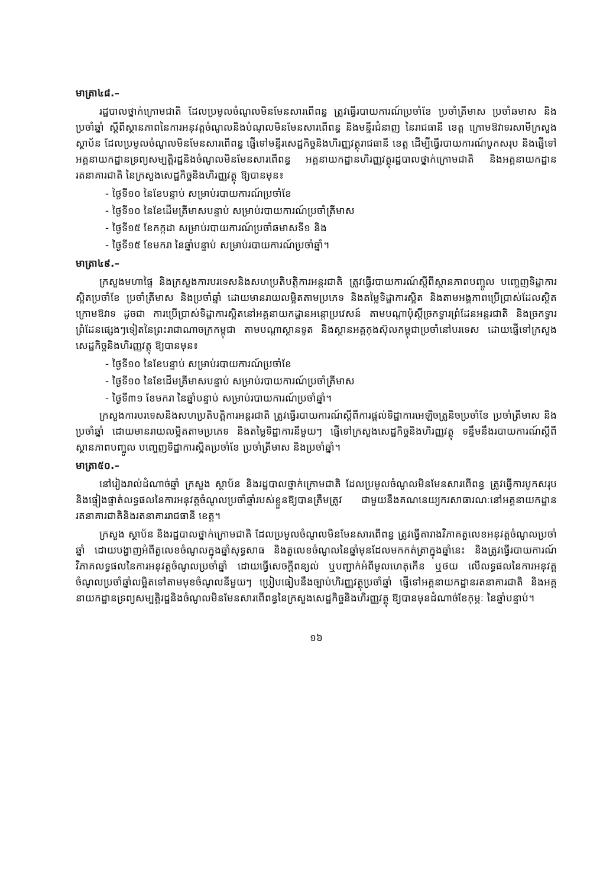មាត្រា៤៨.–
រដ្ឋបាលថ្នាក់ក្រោមជាតិ ដែលប្រមូលចំណូលមិនមែនសារពើពន្ធ ត្រូវធ្វើរបាយការណ៍ប្រចាំខែ ប្រចាំត្រីមាស ប្រចាំឆមាស និងប្រចាំឆ្នាំ ស្ដីពីស្ថានភាពនៃការអនុវត្តចំណូលនិងបំណុលមិនមែនសារពើពន្ធ និងមន្ទីរជំនាញ នៃរាជធានី ខេត្ត ក្រោមឱវាទរសាមីក្រសួង ស្ថាប័ន ដែលប្រមូលចំណូលមិនមែនសារពើពន្ធ ផ្ញើទៅមន្ទីរសេដ្ឋកិច្ចនិងហិរញ្ញវត្ថុរាជធានី ខេត្ត ដើម្បីធ្វើរបាយការណ៍បូកសរុប និងផ្ញើទៅអគ្គនាយកដ្ឋានទ្រព្យសម្បត្តិរដ្ឋនិងចំណូលមិនមែនសារពើពន្ធ អគ្គនាយកដ្ឋានហិរញ្ញវត្ថុរដ្ឋបាលថ្នាក់ក្រោមជាតិ និងអគ្គនាយកដ្ឋានរតនាគារជាតិ នៃក្រសួងសេដ្ឋកិច្ចនិងហិរញ្ញវត្ថុ ឱ្យបានមុន៖
- ថ្ងៃទី១០ នៃខែបន្ទាប់ សម្រាប់របាយការណ៍ប្រចាំខែ
- ថ្ងៃទី១០ នៃខែដើមត្រីមាសបន្ទាប់ សម្រាប់របាយការណ៍ប្រចាំត្រីមាស
- ថ្ងៃទី១៥ ខែកក្កដា សម្រាប់របាយការណ៍ប្រចាំឆមាសទី១ និង
- ថ្ងៃទី១៥ ខែមករា នៃឆ្នាំបន្ទាប់ សម្រាប់របាយការណ៍ប្រចាំឆ្នាំ។
មាត្រា៤៩.–
ក្រសួងមហាផ្ទៃ និងក្រសួងការបរទេសនិងសហប្រតិបត្តិការអន្តរជាតិ ត្រូវធ្វើរបាយការណ៍ស្ដីពីស្ថានភាពបញ្ចូល បញ្ចេញទិដ្ឋាការស្អិតប្រចាំខែ ប្រចាំត្រីមាស និងប្រចាំឆ្នាំ ដោយមានរាយលម្អិតតាមប្រភេទ និងតម្លៃទិដ្ឋាការស្អិត និងតាមអង្គភាពប្រើប្រាស់ដែលស្ថិតក្រោមឱវាទ ដូចជា ការប្រើប្រាស់ទិដ្ឋាការស្អិតនៅអគ្គនាយកដ្ឋានអន្តោប្រវេសន៍ តាមបណ្ដាប៉ុស្ដិ៍ច្រកទ្វារព្រំដែនអន្តរជាតិ និងច្រកទ្វារព្រំដែនផ្សេងៗទៀតនៃព្រះរាជាណាចក្រកម្ពុជា តាមបណ្ដាស្ថានទូត និងស្ថានអគ្គកុងស៊ុលកម្ពុជាប្រចាំនៅបរទេស ដោយផ្ញើទៅក្រសួងសេដ្ឋកិច្ចនិងហិរញ្ញវត្ថុ ឱ្យបានមុន៖
- ថ្ងៃទី១០ នៃខែបន្ទាប់ សម្រាប់របាយការណ៍ប្រចាំខែ
- ថ្ងៃទី១០ នៃខែដើមត្រីមាសបន្ទាប់ សម្រាប់របាយការណ៍ប្រចាំត្រីមាស
- ថ្ងៃទី៣១ ខែមករា នៃឆ្នាំបន្ទាប់ សម្រាប់របាយការណ៍ប្រចាំឆ្នាំ។
ក្រសួងការបរទេសនិងសហប្រតិបត្តិការអន្តរជាតិ ត្រូវធ្វើរបាយការណ៍ស្ដីពីការផ្ដល់ទិដ្ឋាការអេឡិចត្រូនិចប្រចាំខែ ប្រចាំត្រីមាស និងប្រចាំឆ្នាំ ដោយមានរាយលម្អិតតាមប្រភេទ និងតម្លៃទិដ្ឋាការនីមួយៗ ផ្ញើទៅក្រសួងសេដ្ឋកិច្ចនិងហិរញ្ញវត្ថុ ទន្ទឹមនឹងរបាយការណ៍ស្ដីពីស្ថានភាពបញ្ចូល បញ្ចេញទិដ្ឋាការស្អិតប្រចាំខែ ប្រចាំត្រីមាស និងប្រចាំឆ្នាំ។
មាត្រា៥០.–
នៅរៀងរាល់ដំណាច់ឆ្នាំ ក្រសួង ស្ថាប័ន និងរដ្ឋបាលថ្នាក់ក្រោមជាតិ ដែលប្រមូលចំណូលមិនមែនសារពើពន្ធ ត្រូវធ្វើការបូកសរុប និងផ្ទៀងផ្ទាត់លទ្ធផលនៃការអនុវត្តចំណូលប្រចាំឆ្នាំរបស់ខ្លួនឱ្យបានត្រឹមត្រូវ ជាមួយនឹងគណនេយ្យករសាធារណៈនៅអគ្គនាយកដ្ឋានរតនាគារជាតិនិងរតនាគាររាជធានី ខេត្ត។
ក្រសួង ស្ថាប័ន និងរដ្ឋបាលថ្នាក់ក្រោមជាតិ ដែលប្រមូលចំណូលមិនមែនសារពើពន្ធ ត្រូវធ្វើតារាងវិភាគតួលេខអនុវត្តចំណូលប្រចាំឆ្នាំ ដោយបង្ហាញអំពីតួលេខចំណូលក្នុងឆ្នាំសុទ្ធសាធ និងតួលេខចំណូលនៃឆ្នាំមុនដែលមកកត់ត្រាក្នុងឆ្នាំនេះ និងត្រូវធ្វើរបាយការណ៍វិភាគលទ្ធផលនៃការអនុវត្តចំណូលប្រចាំឆ្នាំ ដោយធ្វើសេចក្ដីពន្យល់ ឬបញ្ជាក់អំពីមូលហេតុកើន ឬថយ លើលទ្ធផលនៃការអនុវត្តចំណូលប្រចាំឆ្នាំលម្អិតទៅតាមមុខចំណូលនីមួយៗ ប្រៀបធៀបនឹងច្បាប់ហិរញ្ញវត្ថុប្រចាំឆ្នាំ ផ្ញើទៅអគ្គនាយកដ្ឋានរតនាគារជាតិ និងអគ្គនាយកដ្ឋានទ្រព្យសម្បត្តិរដ្ឋនិងចំណូលមិនមែនសារពើពន្ធនៃក្រសួងសេដ្ឋកិច្ចនិងហិរញ្ញវត្ថុ ឱ្យបានមុនដំណាច់ខែកុម្ភៈ នៃឆ្នាំបន្ទាប់។
១៦